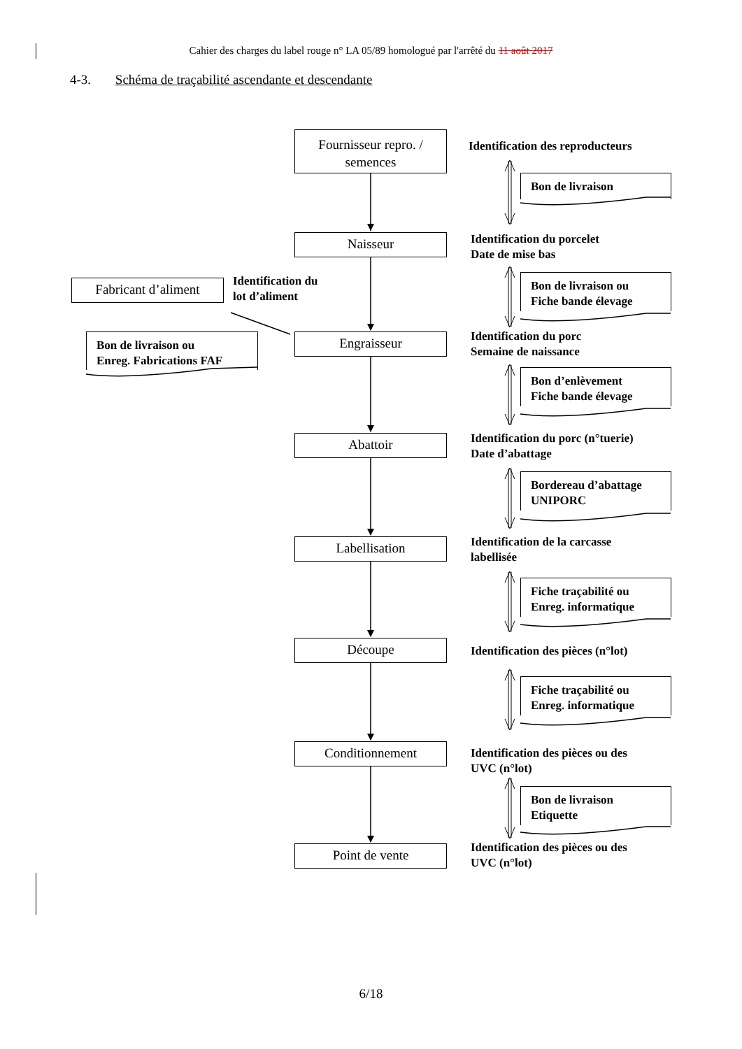Cahier des charges du label rouge n° LA 05/89 homologué par l'arrêté du 11 août 2017
4-3. Schéma de traçabilité ascendante et descendante
Fournisseur repro. /
semences
Naisseur
Fabricant d’aliment
Engraisseur
Abattoir
Labellisation
Découpe
Conditionnement
Point de vente
Identification du
lot d’aliment
Bon de livraison ou
Enreg. Fabrications FAF
Identification des reproducteurs
Bon de livraison
Identification du porcelet
Date de mise bas
Bon de livraison ou
Fiche bande élevage
Identification du porc
Semaine de naissance
Bon d’enlèvement
Fiche bande élevage
Identification du porc (n°tuerie)
Date d’abattage
Bordereau d’abattage
UNIPORC
Identification de la carcasse
labellisée
Fiche traçabilité ou
Enreg. informatique
Identification des pièces (n°lot)
Fiche traçabilité ou
Enreg. informatique
Identification des pièces ou des
UVC (n°lot)
Bon de livraison
Etiquette
Identification des pièces ou des
UVC (n°lot)
6/18